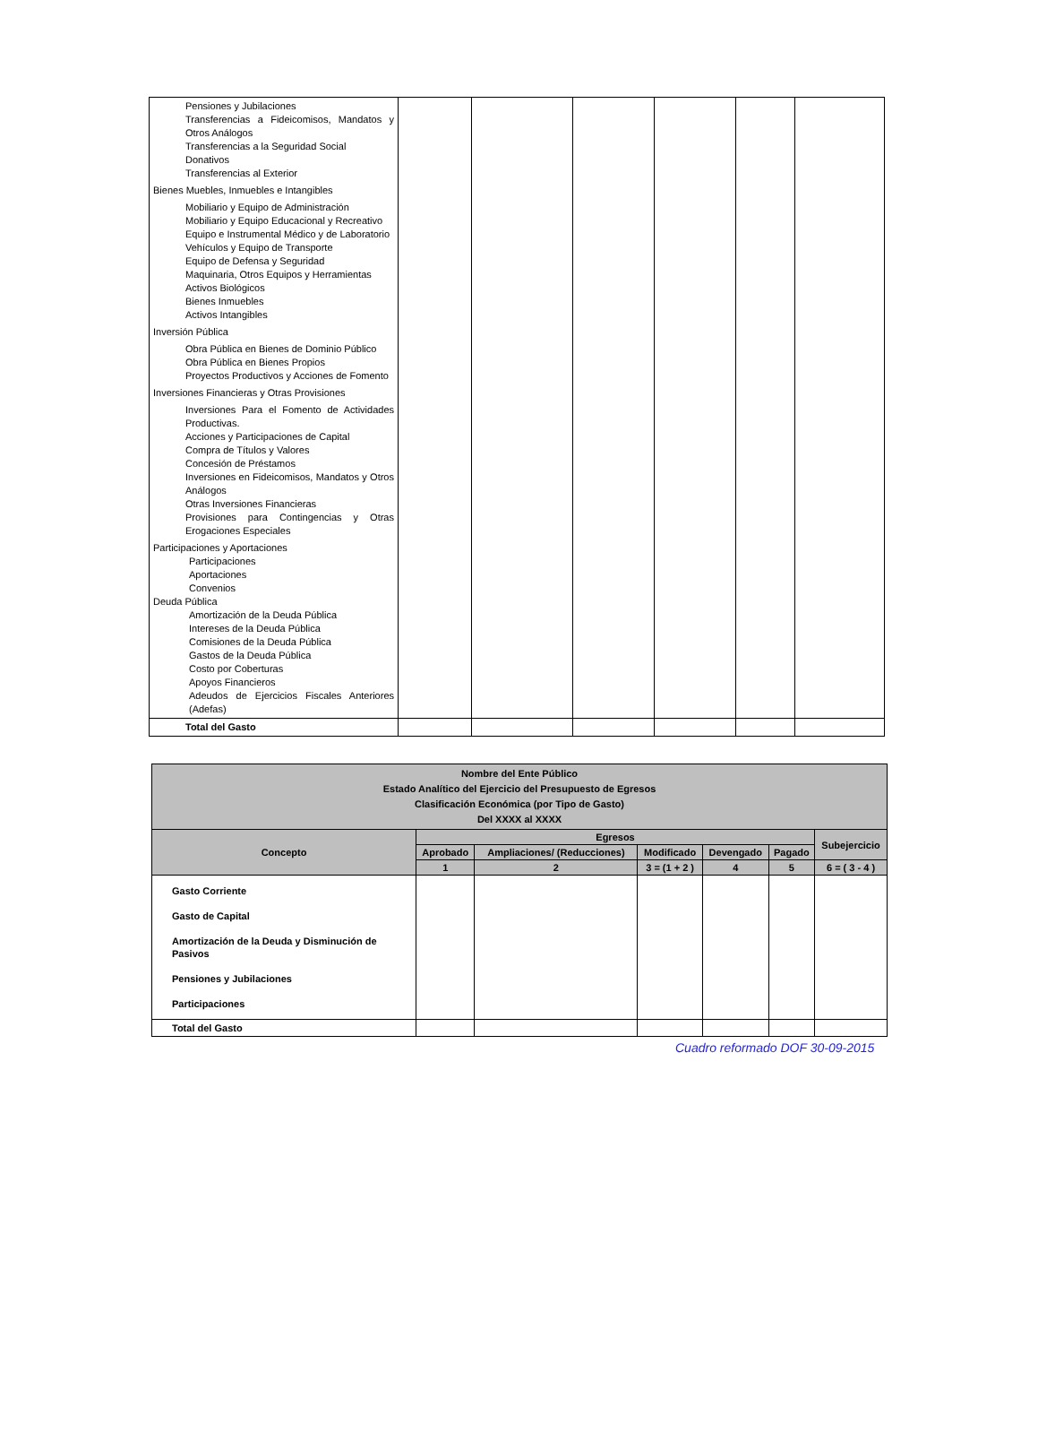| Pensiones y Jubilaciones Transferencias a Fideicomisos, Mandatos y Otros Análogos Transferencias a la Seguridad Social Donativos Transferencias al Exterior | | | | | | |
| Bienes Muebles, Inmuebles e Intangibles | | | | | | |
| Mobiliario y Equipo de Administración Mobiliario y Equipo Educacional y Recreativo Equipo e Instrumental Médico y de Laboratorio Vehículos y Equipo de Transporte Equipo de Defensa y Seguridad Maquinaria, Otros Equipos y Herramientas Activos Biológicos Bienes Inmuebles Activos Intangibles | | | | | | |
| Inversión Pública | | | | | | |
| Obra Pública en Bienes de Dominio Público Obra Pública en Bienes Propios Proyectos Productivos y Acciones de Fomento | | | | | | |
| Inversiones Financieras y Otras Provisiones | | | | | | |
| Inversiones Para el Fomento de Actividades Productivas. Acciones y Participaciones de Capital Compra de Títulos y Valores Concesión de Préstamos Inversiones en Fideicomisos, Mandatos y Otros Análogos Otras Inversiones Financieras Provisiones para Contingencias y Otras Erogaciones Especiales | | | | | | |
| Participaciones y Aportaciones Participaciones Aportaciones Convenios Deuda Pública Amortización de la Deuda Pública Intereses de la Deuda Pública Comisiones de la Deuda Pública Gastos de la Deuda Pública Costo por Coberturas Apoyos Financieros Adeudos de Ejercicios Fiscales Anteriores (Adefas) | | | | | | |
| Total del Gasto | | | | | | |
| Nombre del Ente Público Estado Analítico del Ejercicio del Presupuesto de Egresos Clasificación Económica (por Tipo de Gasto) Del XXXX al XXXX | | | | | | |
| --- | --- | --- | --- | --- | --- | --- |
| Concepto | Egresos | | | | | Subejercicio |
| | Aprobado | Ampliaciones/ (Reducciones) | Modificado | Devengado | Pagado | |
| | 1 | 2 | 3 = (1 + 2 ) | 4 | 5 | 6 = ( 3 - 4 ) |
| Gasto Corriente Gasto de Capital Amortización de la Deuda y Disminución de Pasivos Pensiones y Jubilaciones Participaciones | | | | | | |
| Total del Gasto | | | | | | |
Cuadro reformado DOF 30-09-2015